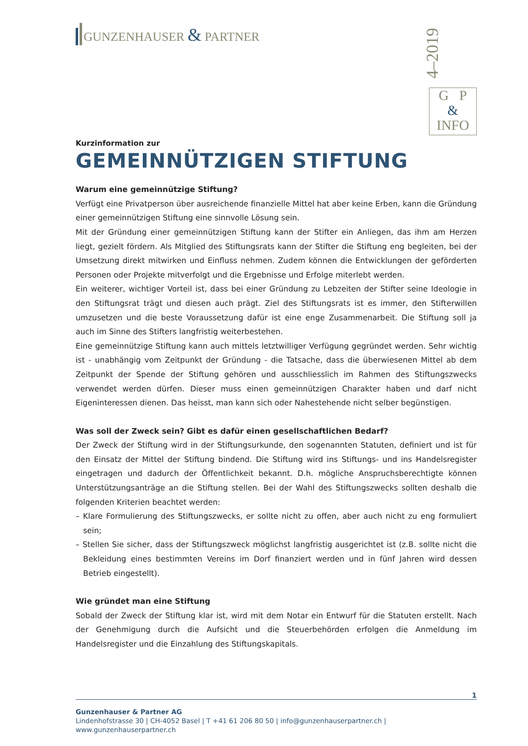GUNZENHAUSER & PARTNER
4–2019
G P
&
INFO
Kurzinformation zur
GEMEINNÜTZIGEN STIFTUNG
Warum eine gemeinnützige Stiftung?
Verfügt eine Privatperson über ausreichende finanzielle Mittel hat aber keine Erben, kann die Gründung einer gemeinnützigen Stiftung eine sinnvolle Lösung sein.
Mit der Gründung einer gemeinnützigen Stiftung kann der Stifter ein Anliegen, das ihm am Herzen liegt, gezielt fördern. Als Mitglied des Stiftungsrats kann der Stifter die Stiftung eng begleiten, bei der Umsetzung direkt mitwirken und Einfluss nehmen. Zudem können die Entwicklungen der geförderten Personen oder Projekte mitverfolgt und die Ergebnisse und Erfolge miterlebt werden.
Ein weiterer, wichtiger Vorteil ist, dass bei einer Gründung zu Lebzeiten der Stifter seine Ideologie in den Stiftungsrat trägt und diesen auch prägt. Ziel des Stiftungsrats ist es immer, den Stifterwillen umzusetzen und die beste Voraussetzung dafür ist eine enge Zusammenarbeit. Die Stiftung soll ja auch im Sinne des Stifters langfristig weiterbestehen.
Eine gemeinnützige Stiftung kann auch mittels letztwilliger Verfügung gegründet werden. Sehr wichtig ist - unabhängig vom Zeitpunkt der Gründung - die Tatsache, dass die überwiesenen Mittel ab dem Zeitpunkt der Spende der Stiftung gehören und ausschliesslich im Rahmen des Stiftungszwecks verwendet werden dürfen. Dieser muss einen gemeinnützigen Charakter haben und darf nicht Eigeninteressen dienen. Das heisst, man kann sich oder Nahestehende nicht selber begünstigen.
Was soll der Zweck sein? Gibt es dafür einen gesellschaftlichen Bedarf?
Der Zweck der Stiftung wird in der Stiftungsurkunde, den sogenannten Statuten, definiert und ist für den Einsatz der Mittel der Stiftung bindend. Die Stiftung wird ins Stiftungs- und ins Handelsregister eingetragen und dadurch der Öffentlichkeit bekannt. D.h. mögliche Anspruchsberechtigte können Unterstützungsanträge an die Stiftung stellen. Bei der Wahl des Stiftungszwecks sollten deshalb die folgenden Kriterien beachtet werden:
– Klare Formulierung des Stiftungszwecks, er sollte nicht zu offen, aber auch nicht zu eng formuliert sein;
– Stellen Sie sicher, dass der Stiftungszweck möglichst langfristig ausgerichtet ist (z.B. sollte nicht die Bekleidung eines bestimmten Vereins im Dorf finanziert werden und in fünf Jahren wird dessen Betrieb eingestellt).
Wie gründet man eine Stiftung
Sobald der Zweck der Stiftung klar ist, wird mit dem Notar ein Entwurf für die Statuten erstellt. Nach der Genehmigung durch die Aufsicht und die Steuerbehörden erfolgen die Anmeldung im Handelsregister und die Einzahlung des Stiftungskapitals.
1
Gunzenhauser & Partner AG
Lindenhofstrasse 30 | CH-4052 Basel | T +41 61 206 80 50 | info@gunzenhauserpartner.ch | www.gunzenhauserpartner.ch